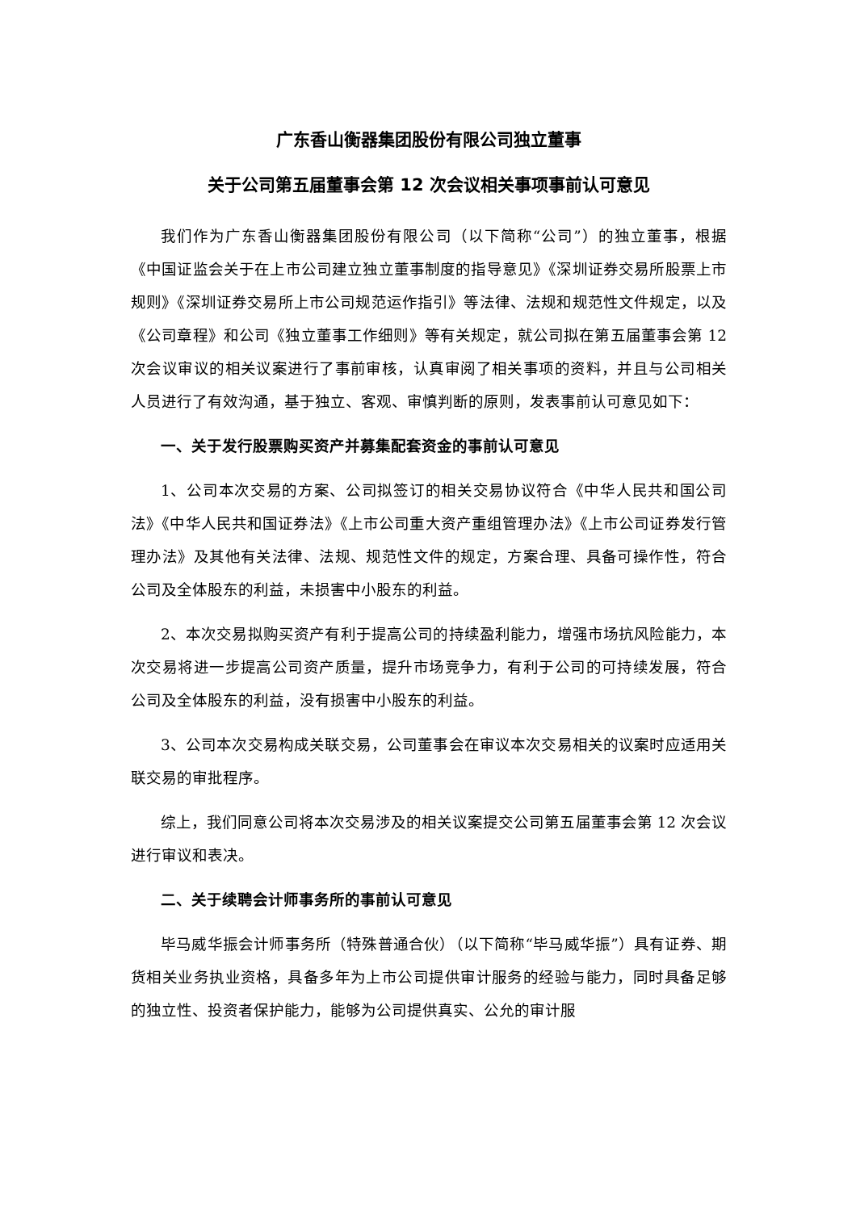广东香山衡器集团股份有限公司独立董事
关于公司第五届董事会第 12 次会议相关事项事前认可意见
我们作为广东香山衡器集团股份有限公司（以下简称“公司”）的独立董事，根据《中国证监会关于在上市公司建立独立董事制度的指导意见》《深圳证券交易所股票上市规则》《深圳证券交易所上市公司规范运作指引》等法律、法规和规范性文件规定，以及《公司章程》和公司《独立董事工作细则》等有关规定，就公司拟在第五届董事会第 12 次会议审议的相关议案进行了事前审核，认真审阅了相关事项的资料，并且与公司相关人员进行了有效沟通，基于独立、客观、审慎判断的原则，发表事前认可意见如下：
一、关于发行股票购买资产并募集配套资金的事前认可意见
1、公司本次交易的方案、公司拟签订的相关交易协议符合《中华人民共和国公司法》《中华人民共和国证券法》《上市公司重大资产重组管理办法》《上市公司证券发行管理办法》及其他有关法律、法规、规范性文件的规定，方案合理、具备可操作性，符合公司及全体股东的利益，未损害中小股东的利益。
2、本次交易拟购买资产有利于提高公司的持续盈利能力，增强市场抗风险能力，本次交易将进一步提高公司资产质量，提升市场竞争力，有利于公司的可持续发展，符合公司及全体股东的利益，没有损害中小股东的利益。
3、公司本次交易构成关联交易，公司董事会在审议本次交易相关的议案时应适用关联交易的审批程序。
综上，我们同意公司将本次交易涉及的相关议案提交公司第五届董事会第 12 次会议进行审议和表决。
二、关于续聘会计师事务所的事前认可意见
毕马威华振会计师事务所（特殊普通合伙）（以下简称“毕马威华振”）具有证券、期货相关业务执业资格，具备多年为上市公司提供审计服务的经验与能力，同时具备足够的独立性、投资者保护能力，能够为公司提供真实、公允的审计服